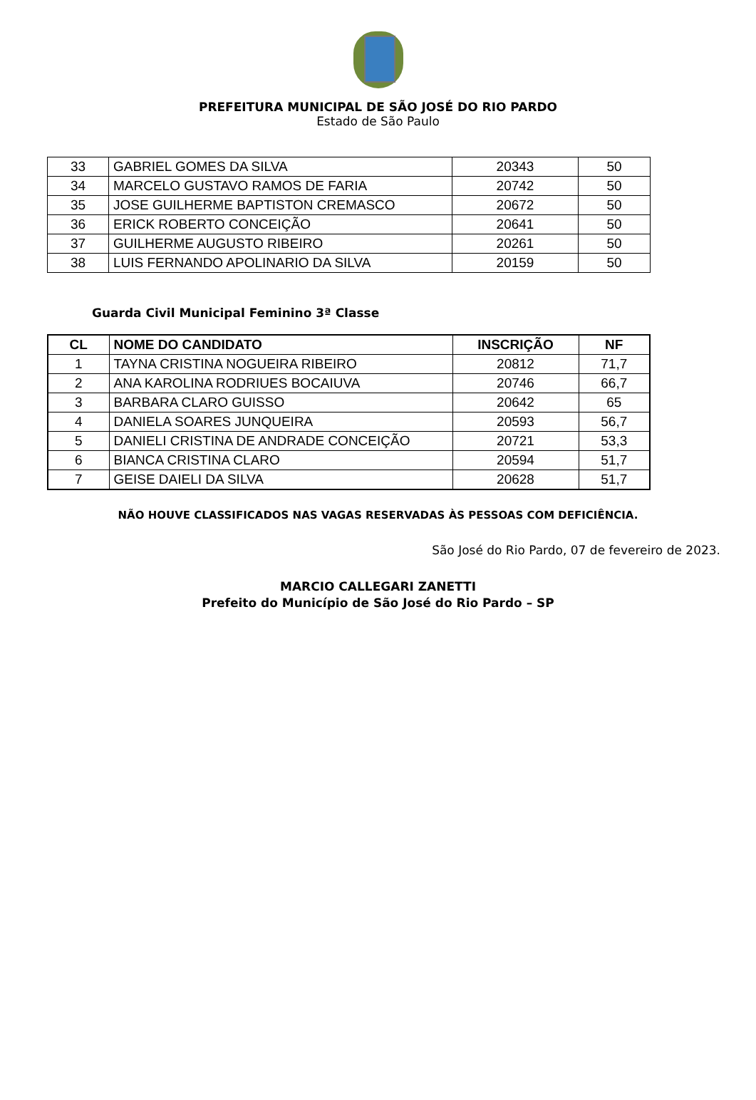PREFEITURA MUNICIPAL DE SÃO JOSÉ DO RIO PARDO
Estado de São Paulo
| 33 | GABRIEL GOMES DA SILVA | 20343 | 50 |
| 34 | MARCELO GUSTAVO RAMOS DE FARIA | 20742 | 50 |
| 35 | JOSE GUILHERME BAPTISTON CREMASCO | 20672 | 50 |
| 36 | ERICK ROBERTO CONCEIÇÃO | 20641 | 50 |
| 37 | GUILHERME AUGUSTO RIBEIRO | 20261 | 50 |
| 38 | LUIS FERNANDO APOLINARIO DA SILVA | 20159 | 50 |
Guarda Civil Municipal Feminino 3ª Classe
| CL | NOME DO CANDIDATO | INSCRIÇÃO | NF |
| --- | --- | --- | --- |
| 1 | TAYNA CRISTINA NOGUEIRA RIBEIRO | 20812 | 71,7 |
| 2 | ANA KAROLINA RODRIUES BOCAIUVA | 20746 | 66,7 |
| 3 | BARBARA CLARO GUISSO | 20642 | 65 |
| 4 | DANIELA SOARES JUNQUEIRA | 20593 | 56,7 |
| 5 | DANIELI CRISTINA DE ANDRADE CONCEIÇÃO | 20721 | 53,3 |
| 6 | BIANCA CRISTINA CLARO | 20594 | 51,7 |
| 7 | GEISE DAIELI DA SILVA | 20628 | 51,7 |
NÃO HOUVE CLASSIFICADOS NAS VAGAS RESERVADAS ÀS PESSOAS COM DEFICIÊNCIA.
São José do Rio Pardo, 07 de fevereiro de 2023.
MARCIO CALLEGARI ZANETTI
Prefeito do Município de São José do Rio Pardo – SP